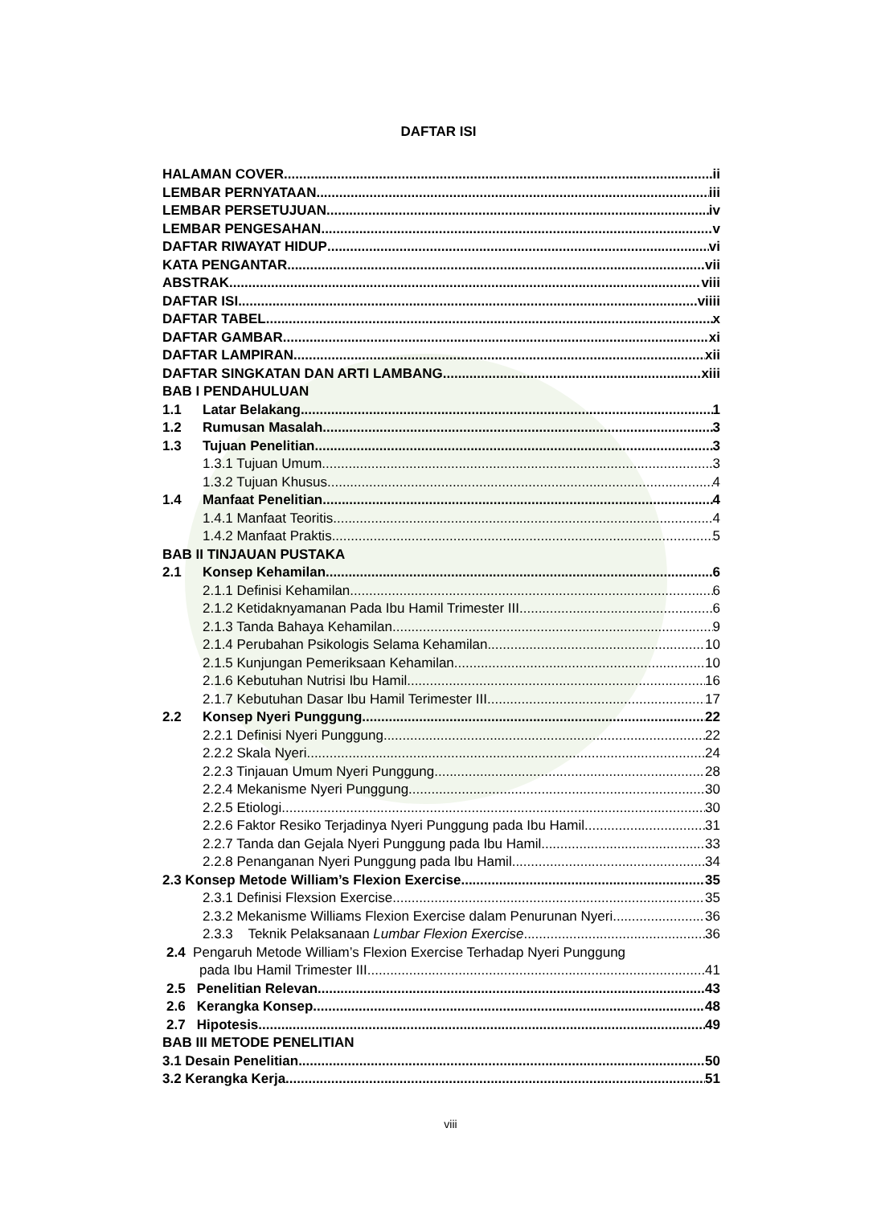DAFTAR ISI
HALAMAN COVER ii
LEMBAR PERNYATAAN iii
LEMBAR PERSETUJUAN iv
LEMBAR PENGESAHAN v
DAFTAR RIWAYAT HIDUP vi
KATA PENGANTAR vii
ABSTRAK viii
DAFTAR ISI viiii
DAFTAR TABEL x
DAFTAR GAMBAR xi
DAFTAR LAMPIRAN xii
DAFTAR SINGKATAN DAN ARTI LAMBANG xiii
BAB I PENDAHULUAN
1.1 Latar Belakang 1
1.2 Rumusan Masalah 3
1.3 Tujuan Penelitian 3
1.3.1 Tujuan Umum 3
1.3.2 Tujuan Khusus 4
1.4 Manfaat Penelitian 4
1.4.1 Manfaat Teoritis 4
1.4.2 Manfaat Praktis 5
BAB II TINJAUAN PUSTAKA
2.1 Konsep Kehamilan 6
2.1.1 Definisi Kehamilan 6
2.1.2 Ketidaknyamanan Pada Ibu Hamil Trimester III 6
2.1.3 Tanda Bahaya Kehamilan 9
2.1.4 Perubahan Psikologis Selama Kehamilan 10
2.1.5 Kunjungan Pemeriksaan Kehamilan 10
2.1.6 Kebutuhan Nutrisi Ibu Hamil 16
2.1.7 Kebutuhan Dasar Ibu Hamil Terimester III 17
2.2 Konsep Nyeri Punggung 22
2.2.1 Definisi Nyeri Punggung 22
2.2.2 Skala Nyeri 24
2.2.3 Tinjauan Umum Nyeri Punggung 28
2.2.4 Mekanisme Nyeri Punggung 30
2.2.5 Etiologi 30
2.2.6 Faktor Resiko Terjadinya Nyeri Punggung pada Ibu Hamil 31
2.2.7 Tanda dan Gejala Nyeri Punggung pada Ibu Hamil 33
2.2.8 Penanganan Nyeri Punggung pada Ibu Hamil 34
2.3 Konsep Metode William’s Flexion Exercise 35
2.3.1 Definisi Flexsion Exercise 35
2.3.2 Mekanisme Williams Flexion Exercise dalam Penurunan Nyeri 36
2.3.3 Teknik Pelaksanaan Lumbar Flexion Exercise 36
2.4 Pengaruh Metode William’s Flexion Exercise Terhadap Nyeri Punggung
pada Ibu Hamil Trimester III 41
2.5 Penelitian Relevan 43
2.6 Kerangka Konsep 48
2.7 Hipotesis 49
BAB III METODE PENELITIAN
3.1 Desain Penelitian 50
3.2 Kerangka Kerja 51
viii